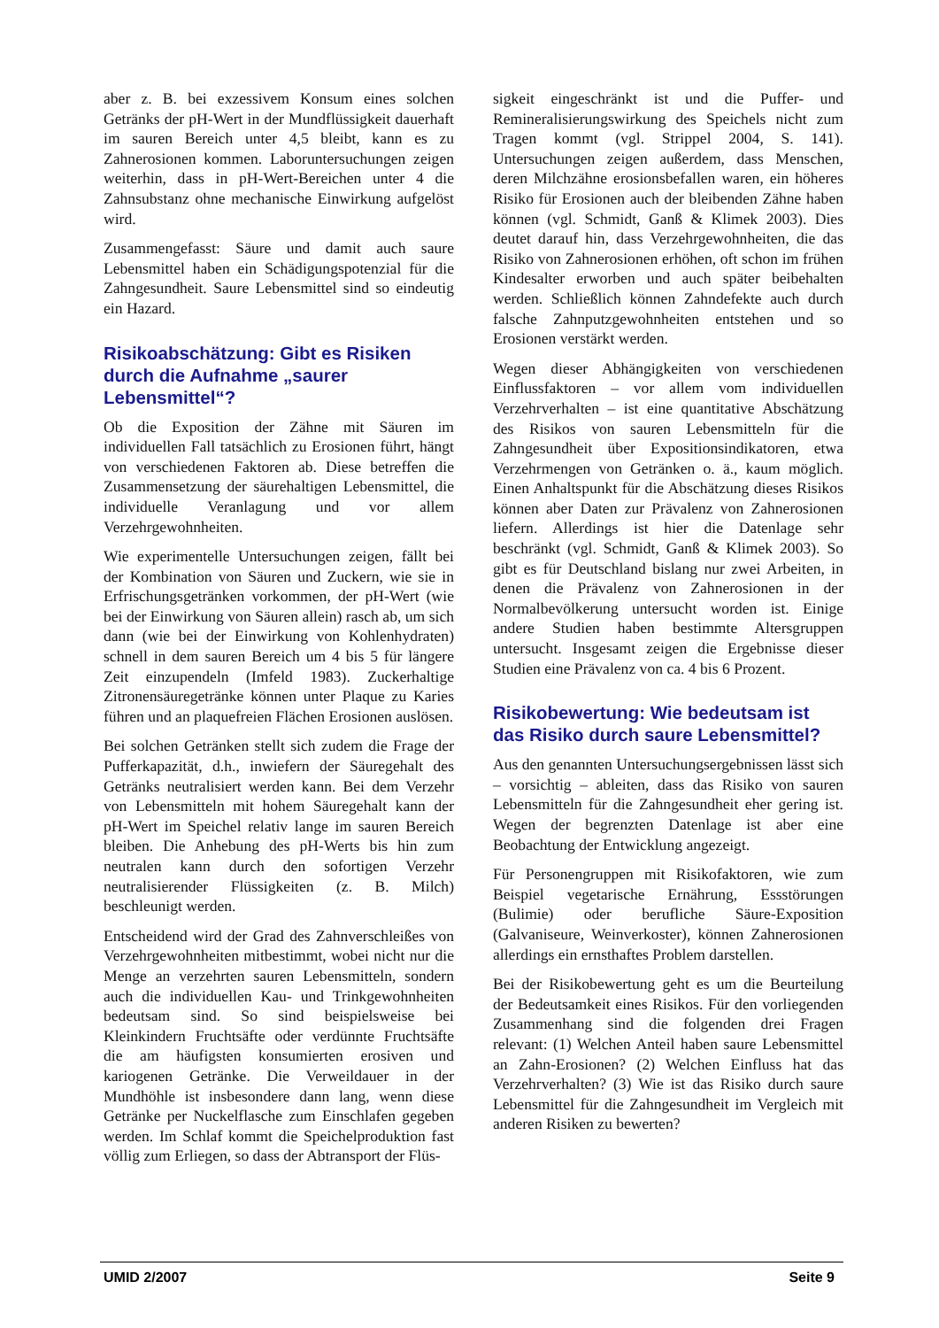aber z. B. bei exzessivem Konsum eines solchen Getränks der pH-Wert in der Mundflüssigkeit dauerhaft im sauren Bereich unter 4,5 bleibt, kann es zu Zahnerosionen kommen. Laboruntersuchungen zeigen weiterhin, dass in pH-Wert-Bereichen unter 4 die Zahnsubstanz ohne mechanische Einwirkung aufgelöst wird.
Zusammengefasst: Säure und damit auch saure Lebensmittel haben ein Schädigungspotenzial für die Zahngesundheit. Saure Lebensmittel sind so eindeutig ein Hazard.
Risikoabschätzung: Gibt es Risiken durch die Aufnahme „saurer Lebensmittel“?
Ob die Exposition der Zähne mit Säuren im individuellen Fall tatsächlich zu Erosionen führt, hängt von verschiedenen Faktoren ab. Diese betreffen die Zusammensetzung der säurehaltigen Lebensmittel, die individuelle Veranlagung und vor allem Verzehrgewohnheiten.
Wie experimentelle Untersuchungen zeigen, fällt bei der Kombination von Säuren und Zuckern, wie sie in Erfrischungsgetränken vorkommen, der pH-Wert (wie bei der Einwirkung von Säuren allein) rasch ab, um sich dann (wie bei der Einwirkung von Kohlenhydraten) schnell in dem sauren Bereich um 4 bis 5 für längere Zeit einzupendeln (Imfeld 1983). Zuckerhaltige Zitronensäuregetränke können unter Plaque zu Karies führen und an plaquefreien Flächen Erosionen auslösen.
Bei solchen Getränken stellt sich zudem die Frage der Pufferkapazität, d.h., inwiefern der Säuregehalt des Getränks neutralisiert werden kann. Bei dem Verzehr von Lebensmitteln mit hohem Säuregehalt kann der pH-Wert im Speichel relativ lange im sauren Bereich bleiben. Die Anhebung des pH-Werts bis hin zum neutralen kann durch den sofortigen Verzehr neutralisierender Flüssigkeiten (z. B. Milch) beschleunigt werden.
Entscheidend wird der Grad des Zahnverschleißes von Verzehrgewohnheiten mitbestimmt, wobei nicht nur die Menge an verzehrten sauren Lebensmitteln, sondern auch die individuellen Kau- und Trinkgewohnheiten bedeutsam sind. So sind beispielsweise bei Kleinkindern Fruchtsäfte oder verdünnte Fruchtsäfte die am häufigsten konsumierten erosiven und kariogenen Getränke. Die Verweildauer in der Mundhöhle ist insbesondere dann lang, wenn diese Getränke per Nuckelflasche zum Einschlafen gegeben werden. Im Schlaf kommt die Speichelproduktion fast völlig zum Erliegen, so dass der Abtransport der Flüs-
sigkeit eingeschränkt ist und die Puffer- und Remineralisierungswirkung des Speichels nicht zum Tragen kommt (vgl. Strippel 2004, S. 141). Untersuchungen zeigen außerdem, dass Menschen, deren Milchzähne erosionsbefallen waren, ein höheres Risiko für Erosionen auch der bleibenden Zähne haben können (vgl. Schmidt, Ganß & Klimek 2003). Dies deutet darauf hin, dass Verzehrgewohnheiten, die das Risiko von Zahnerosionen erhöhen, oft schon im frühen Kindesalter erworben und auch später beibehalten werden. Schließlich können Zahndefekte auch durch falsche Zahnputzgewohnheiten entstehen und so Erosionen verstärkt werden.
Wegen dieser Abhängigkeiten von verschiedenen Einflussfaktoren – vor allem vom individuellen Verzehrverhalten – ist eine quantitative Abschätzung des Risikos von sauren Lebensmitteln für die Zahngesundheit über Expositionsindikatoren, etwa Verzehrmengen von Getränken o. ä., kaum möglich. Einen Anhaltspunkt für die Abschätzung dieses Risikos können aber Daten zur Prävalenz von Zahnerosionen liefern. Allerdings ist hier die Datenlage sehr beschränkt (vgl. Schmidt, Ganß & Klimek 2003). So gibt es für Deutschland bislang nur zwei Arbeiten, in denen die Prävalenz von Zahnerosionen in der Normalbevölkerung untersucht worden ist. Einige andere Studien haben bestimmte Altersgruppen untersucht. Insgesamt zeigen die Ergebnisse dieser Studien eine Prävalenz von ca. 4 bis 6 Prozent.
Risikobewertung: Wie bedeutsam ist das Risiko durch saure Lebensmittel?
Aus den genannten Untersuchungsergebnissen lässt sich – vorsichtig – ableiten, dass das Risiko von sauren Lebensmitteln für die Zahngesundheit eher gering ist. Wegen der begrenzten Datenlage ist aber eine Beobachtung der Entwicklung angezeigt.
Für Personengruppen mit Risikofaktoren, wie zum Beispiel vegetarische Ernährung, Essstörungen (Bulimie) oder berufliche Säure-Exposition (Galvaniseure, Weinverkoster), können Zahnerosionen allerdings ein ernsthaftes Problem darstellen.
Bei der Risikobewertung geht es um die Beurteilung der Bedeutsamkeit eines Risikos. Für den vorliegenden Zusammenhang sind die folgenden drei Fragen relevant: (1) Welchen Anteil haben saure Lebensmittel an Zahn-Erosionen? (2) Welchen Einfluss hat das Verzehrverhalten? (3) Wie ist das Risiko durch saure Lebensmittel für die Zahngesundheit im Vergleich mit anderen Risiken zu bewerten?
UMID 2/2007 Seite 9